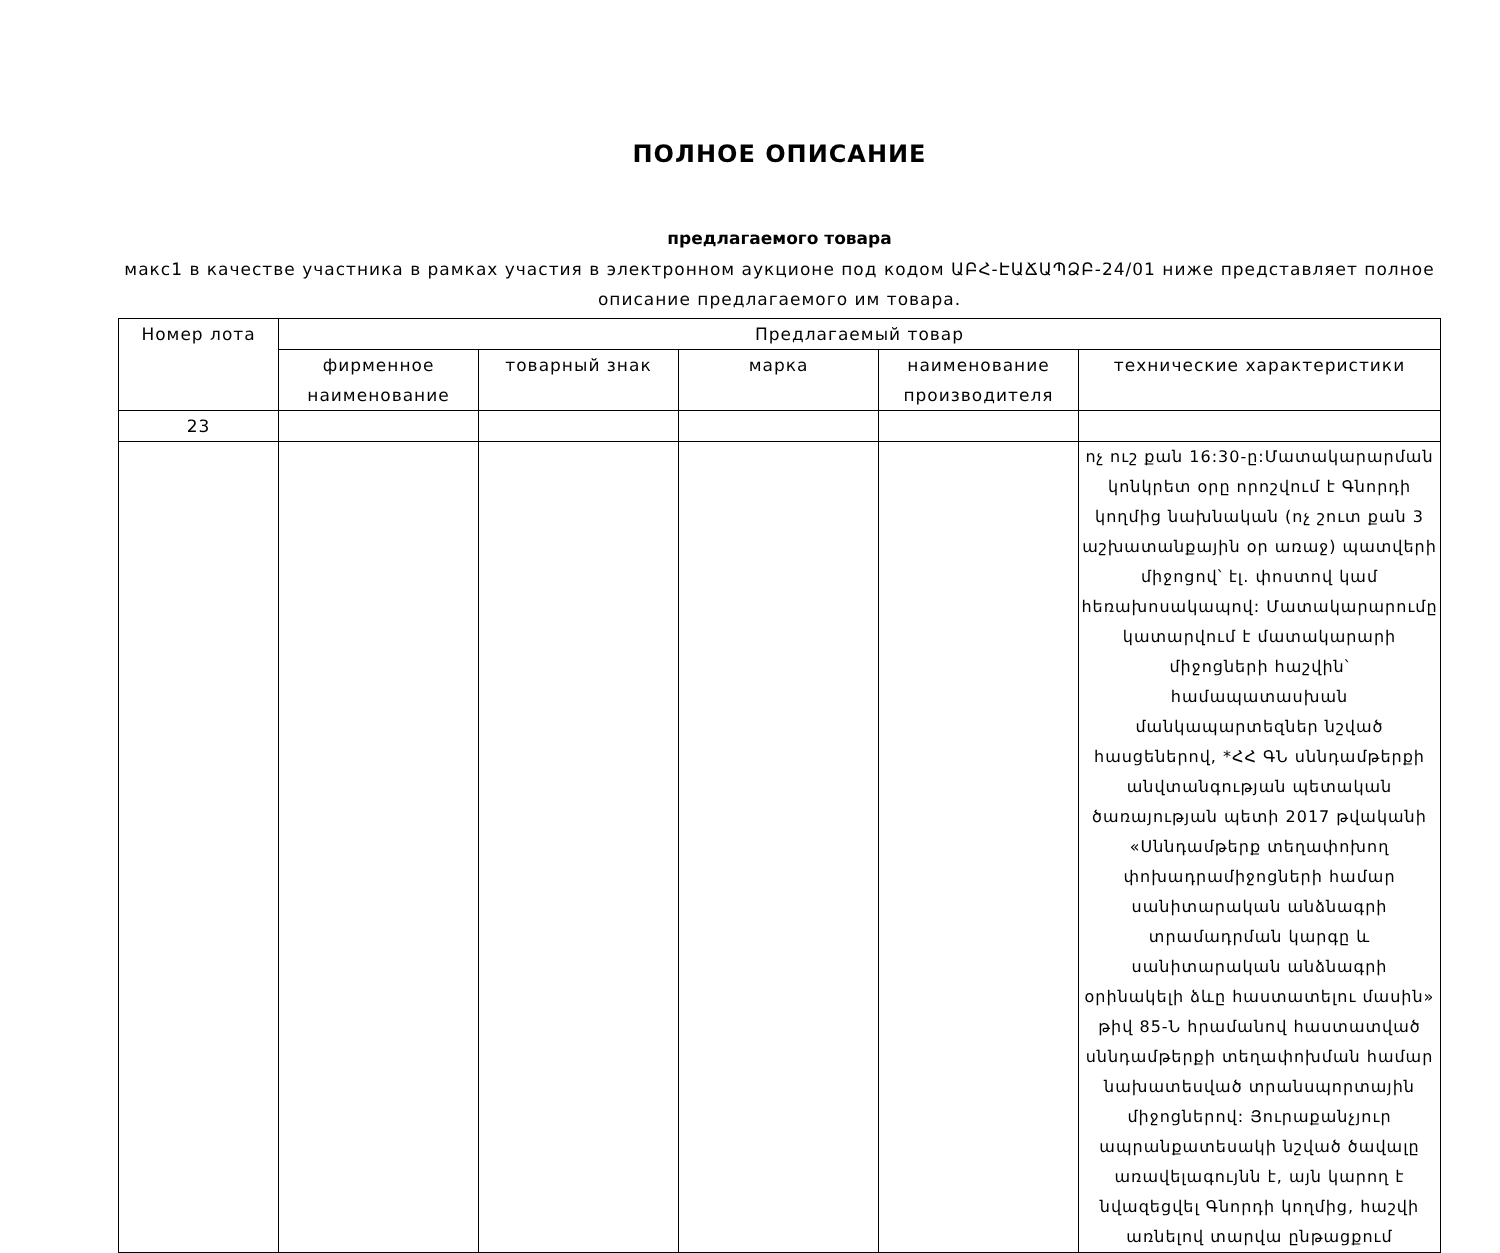ПОЛНОЕ ОПИСАНИЕ
предлагаемого товара
макс1 в качестве участника в рамках участия в электронном аукционе под кодом ԱԲՀ-ԷԱՃԱՊՁԲ-24/01 ниже представляет полное описание предлагаемого им товара.
| Номер лота | Предлагаемый товар | | | | |
| --- | --- | --- | --- | --- | --- |
| | фирменное наименование | товарный знак | марка | наименование производителя | технические характеристики |
| 23 | | | | | |
| | | | | | ոչ ուշ քան 16:30-ը:Մատակարարման կոնկրետ օրը որոշվում է Գնորդի կողմից նախնական (ոչ շուտ քան 3 աշխատանքային օր առաջ) պատվերի միջոցով՝ էլ. փոստով կամ հեռախոսակապով: Մատակարարումը կատարվում է մատակարարի միջոցների հաշվին՝ համապատասխան մանկապարտեզներ նշված հասցեներով, *ՀՀ ԳՆ սննդամթերքի անվտանգության պետական ծառայության պետի 2017 թվականի «Սննդամթերք տեղափոխող փոխադրամիջոցների համար սանիտարական անձնագրի տրամադրման կարգը և սանիտարական անձնագրի օրինակելի ձևը հաստատելու մասին» թիվ 85-Ն հրամանով հաստատված սննդամթերքի տեղափոխման համար նախատեսված տրանսպորտային միջոցներով: Յուրաքանչյուր ապրանքատեսակի նշված ծավալը առավելագույնն է, այն կարող է նվազեցվել Գնորդի կողմից, հաշվի առնելով տարվա ընթացքում |